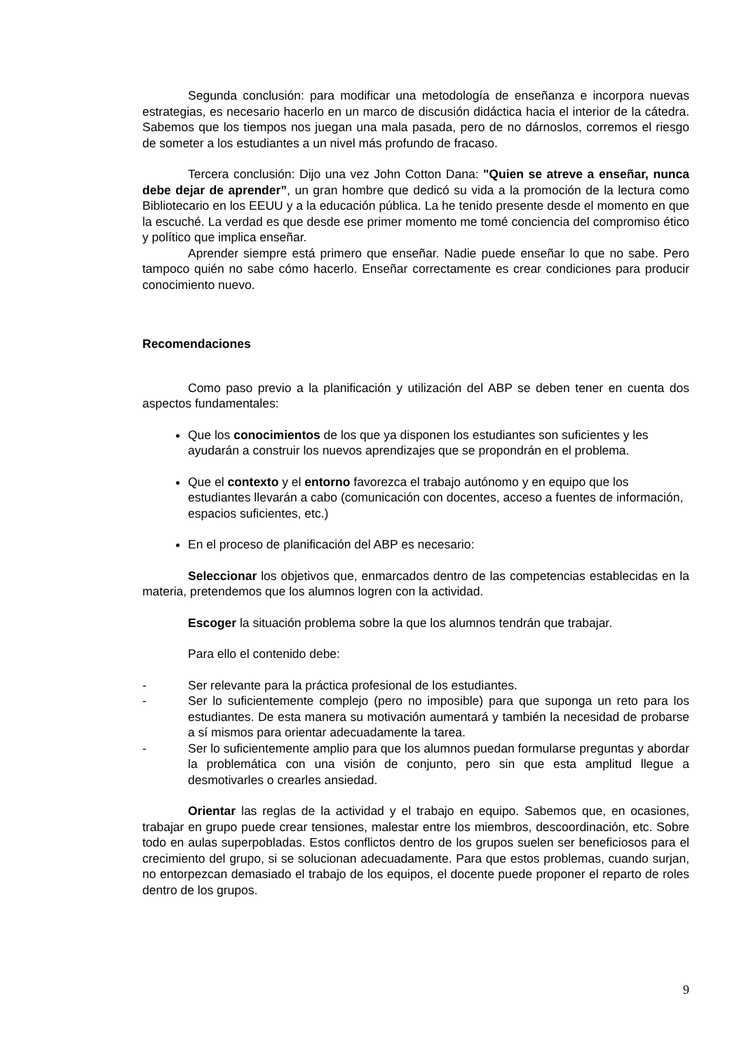Segunda conclusión: para modificar una metodología de enseñanza e incorpora nuevas estrategias, es necesario hacerlo en un marco de discusión didáctica hacia el interior de la cátedra. Sabemos que los tiempos nos juegan una mala pasada, pero de no dárnoslos, corremos el riesgo de someter a los estudiantes a un nivel más profundo de fracaso.
Tercera conclusión: Dijo una vez John Cotton Dana: "Quien se atreve a enseñar, nunca debe dejar de aprender”, un gran hombre que dedicó su vida a la promoción de la lectura como Bibliotecario en los EEUU y a la educación pública. La he tenido presente desde el momento en que la escuché. La verdad es que desde ese primer momento me tomé conciencia del compromiso ético y político que implica enseñar.
Aprender siempre está primero que enseñar. Nadie puede enseñar lo que no sabe. Pero tampoco quién no sabe cómo hacerlo. Enseñar correctamente es crear condiciones para producir conocimiento nuevo.
Recomendaciones
Como paso previo a la planificación y utilización del ABP se deben tener en cuenta dos aspectos fundamentales:
Que los conocimientos de los que ya disponen los estudiantes son suficientes y les ayudarán a construir los nuevos aprendizajes que se propondrán en el problema.
Que el contexto y el entorno favorezca el trabajo autónomo y en equipo que los estudiantes llevarán a cabo (comunicación con docentes, acceso a fuentes de información, espacios suficientes, etc.)
En el proceso de planificación del ABP es necesario:
Seleccionar los objetivos que, enmarcados dentro de las competencias establecidas en la materia, pretendemos que los alumnos logren con la actividad.
Escoger la situación problema sobre la que los alumnos tendrán que trabajar.
Para ello el contenido debe:
- Ser relevante para la práctica profesional de los estudiantes.
- Ser lo suficientemente complejo (pero no imposible) para que suponga un reto para los estudiantes. De esta manera su motivación aumentará y también la necesidad de probarse a sí mismos para orientar adecuadamente la tarea.
- Ser lo suficientemente amplio para que los alumnos puedan formularse preguntas y abordar la problemática con una visión de conjunto, pero sin que esta amplitud llegue a desmotivarles o crearles ansiedad.
Orientar las reglas de la actividad y el trabajo en equipo. Sabemos que, en ocasiones, trabajar en grupo puede crear tensiones, malestar entre los miembros, descoordinación, etc. Sobre todo en aulas superpobladas. Estos conflictos dentro de los grupos suelen ser beneficiosos para el crecimiento del grupo, si se solucionan adecuadamente. Para que estos problemas, cuando surjan, no entorpezcan demasiado el trabajo de los equipos, el docente puede proponer el reparto de roles dentro de los grupos.
9